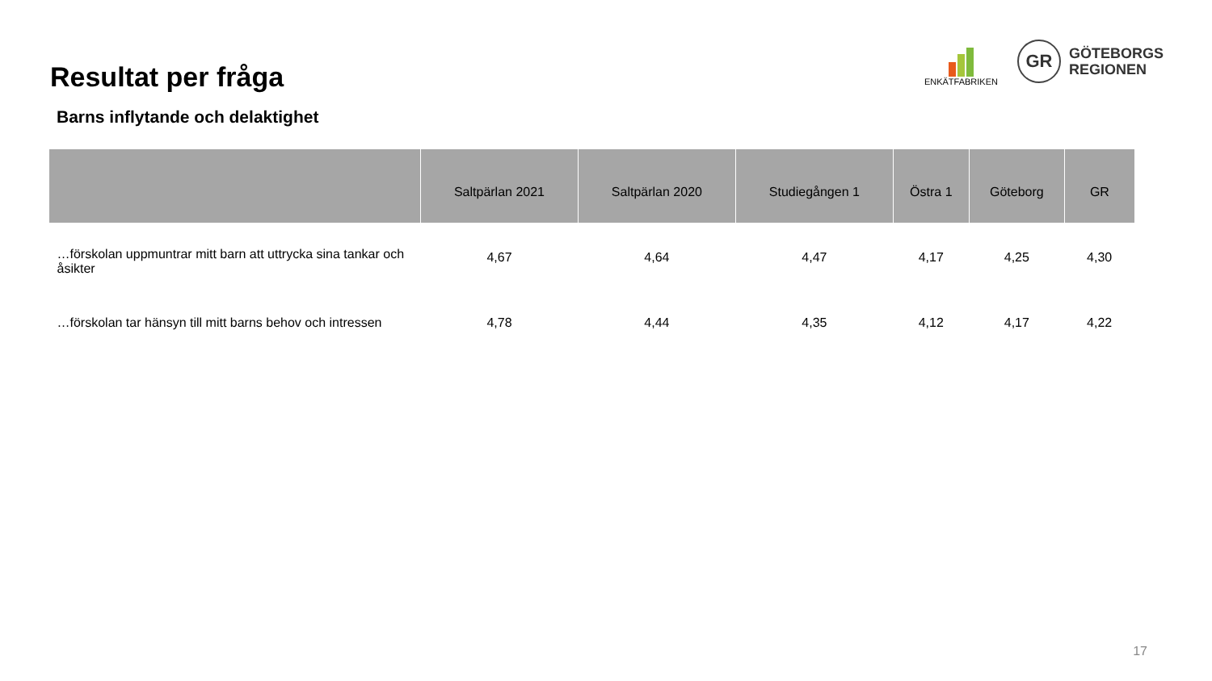Resultat per fråga
ENKÄTFABRIKEN
GR
GÖTEBORGS
REGIONEN
Barns inflytande och delaktighet
| | Saltpärlan 2021 | Saltpärlan 2020 | Studiegången 1 | Östra 1 | Göteborg | GR |
| --- | --- | --- | --- | --- | --- | --- |
| …förskolan uppmuntrar mitt barn att uttrycka sina tankar och åsikter | 4,67 | 4,64 | 4,47 | 4,17 | 4,25 | 4,30 |
| …förskolan tar hänsyn till mitt barns behov och intressen | 4,78 | 4,44 | 4,35 | 4,12 | 4,17 | 4,22 |
17